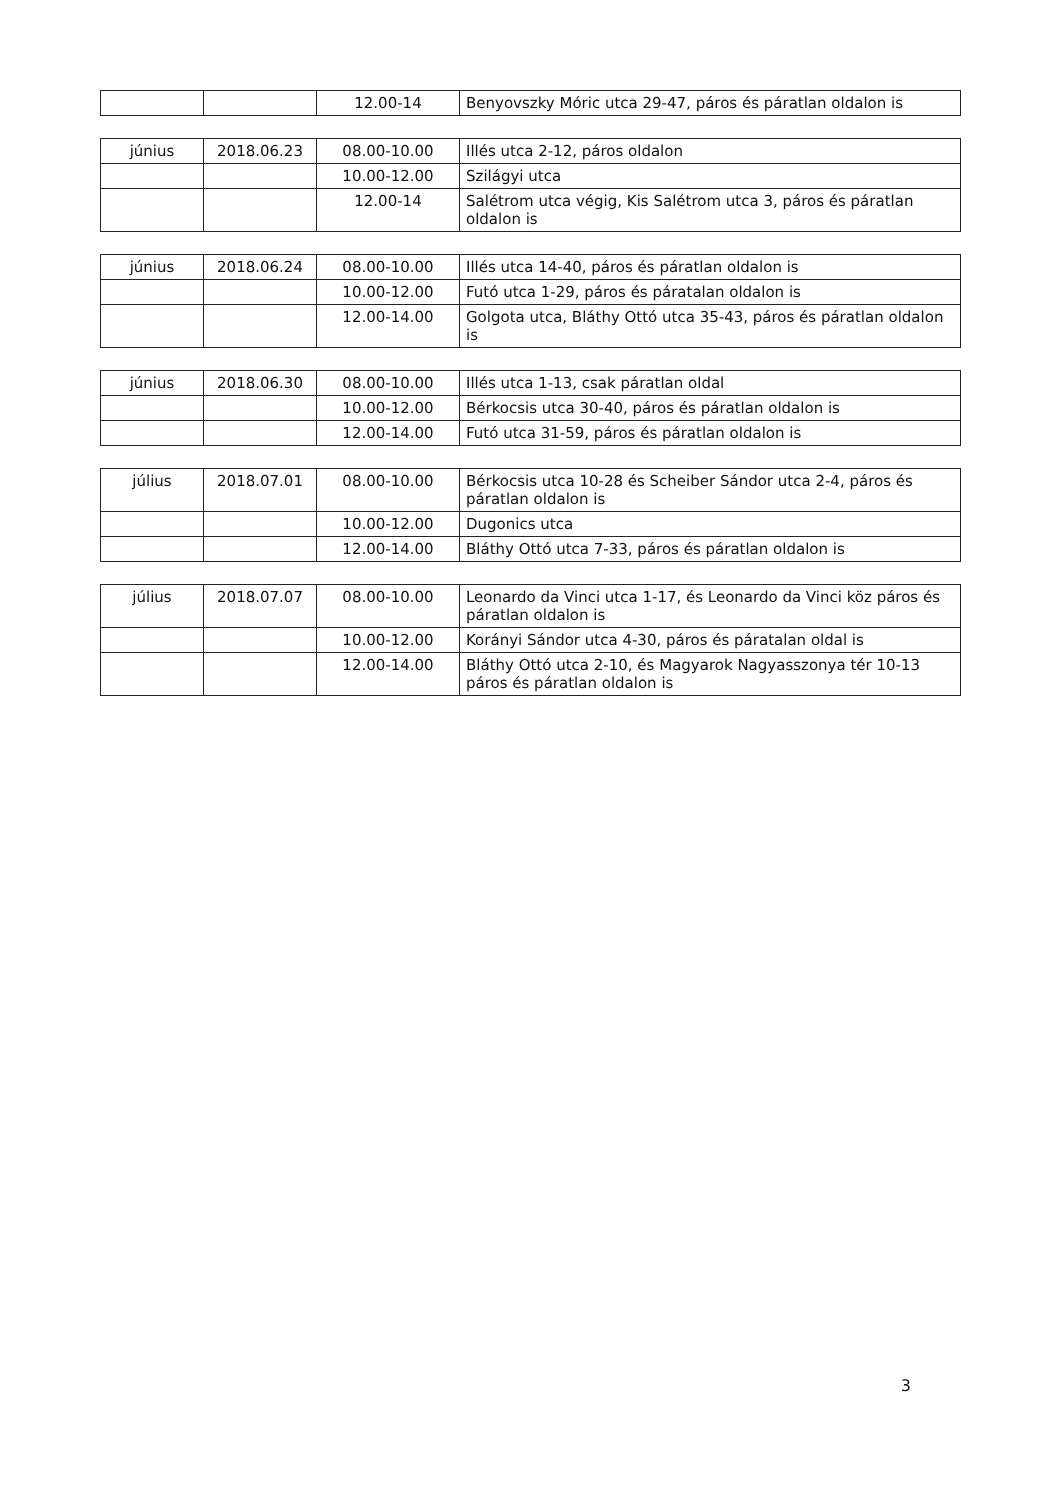| | | 12.00-14 | Benyovszky Móric utca 29-47, páros és páratlan oldalon is |
| június | 2018.06.23 | 08.00-10.00 | Illés utca 2-12, páros oldalon |
| | | 10.00-12.00 | Szilágyi utca |
| | | 12.00-14 | Salétrom utca végig, Kis Salétrom utca 3, páros és páratlan oldalon is |
| június | 2018.06.24 | 08.00-10.00 | Illés utca 14-40, páros és páratlan oldalon is |
| | | 10.00-12.00 | Futó utca 1-29, páros és páratalan oldalon is |
| | | 12.00-14.00 | Golgota utca, Bláthy Ottó utca 35-43, páros és páratlan oldalon is |
| június | 2018.06.30 | 08.00-10.00 | Illés utca 1-13, csak páratlan oldal |
| | | 10.00-12.00 | Bérkocsis utca 30-40, páros és páratlan oldalon is |
| | | 12.00-14.00 | Futó utca 31-59, páros és páratlan oldalon is |
| július | 2018.07.01 | 08.00-10.00 | Bérkocsis utca 10-28 és Scheiber Sándor utca 2-4, páros és páratlan oldalon is |
| | | 10.00-12.00 | Dugonics utca |
| | | 12.00-14.00 | Bláthy Ottó utca 7-33, páros és páratlan oldalon is |
| július | 2018.07.07 | 08.00-10.00 | Leonardo da Vinci utca 1-17, és Leonardo da Vinci köz páros és páratlan oldalon is |
| | | 10.00-12.00 | Korányi Sándor utca 4-30, páros és páratalan oldal is |
| | | 12.00-14.00 | Bláthy Ottó utca 2-10, és Magyarok Nagyasszonya tér 10-13 páros és páratlan oldalon is |
‌
3